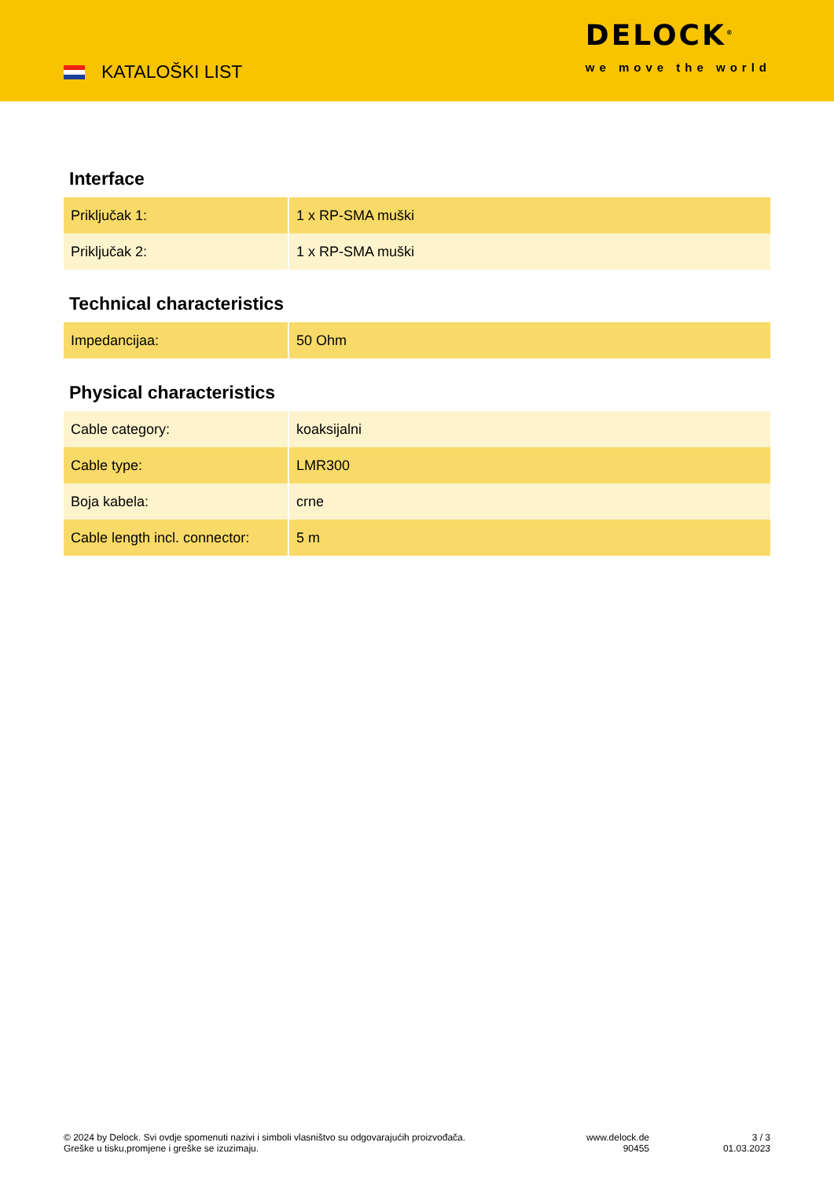KATALOŠKI LIST
DELOCK<sup>®</sup>
we move the world
Interface
| Priključak 1: | 1 x RP-SMA muški |
| Priključak 2: | 1 x RP-SMA muški |
Technical characteristics
| Impedancijaa: | 50 Ohm |
Physical characteristics
| Cable category: | koaksijalni |
| Cable type: | LMR300 |
| Boja kabela: | crne |
| Cable length incl. connector: | 5 m |
© 2024 by Delock. Svi ovdje spomenuti nazivi i simboli vlasništvo su odgovarajućih proizvođača.
Greške u tisku,promjene i greške se izuzimaju.
www.delock.de
90455
3 / 3
01.03.2023